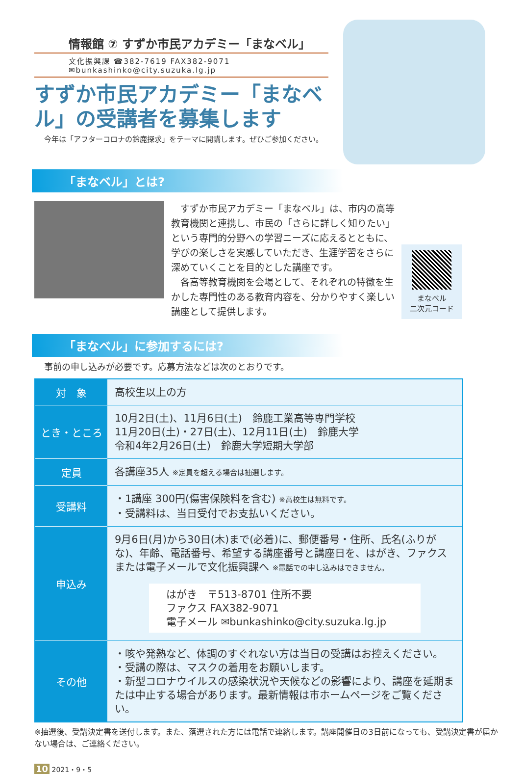情報館 ⑦ すずか市民アカデミー「まなベル」
文化振興課 ☎382-7619 FAX382-9071
✉bunkashinko@city.suzuka.lg.jp
すずか市民アカデミー「まなベル」の受講者を募集します
今年は「アフターコロナの鈴鹿探求」をテーマに開講します。ぜひご参加ください。
「まなベル」とは?
　すずか市民アカデミー「まなベル」は、市内の高等教育機関と連携し、市民の「さらに詳しく知りたい」という専門的分野への学習ニーズに応えるとともに、学びの楽しさを実感していただき、生涯学習をさらに深めていくことを目的とした講座です。
　各高等教育機関を会場として、それぞれの特徴を生かした専門性のある教育内容を、分かりやすく楽しい講座として提供します。
まなベル
二次元コード
「まなベル」に参加するには?
事前の申し込みが必要です。応募方法などは次のとおりです。
| 対 象 | 高校生以上の方 |
| とき・ところ | 10月2日(土)、11月6日(土) 鈴鹿工業高等専門学校 11月20日(土)・27日(土)、12月11日(土) 鈴鹿大学 令和4年2月26日(土) 鈴鹿大学短期大学部 |
| 定員 | 各講座35人 ※定員を超える場合は抽選します。 |
| 受講料 | ・1講座 300円(傷害保険料を含む) ※高校生は無料です。 ・受講料は、当日受付でお支払いください。 |
| 申込み | 9月6日(月)から30日(木)まで(必着)に、郵便番号・住所、氏名(ふりがな)、年齢、電話番号、希望する講座番号と講座日を、はがき、ファクスまたは電子メールで文化振興課へ ※電話での申し込みはできません。 はがき 〒513-8701 住所不要 ファクス FAX382-9071 電子メール ✉bunkashinko@city.suzuka.lg.jp |
| その他 | ・咳や発熱など、体調のすぐれない方は当日の受講はお控えください。 ・受講の際は、マスクの着用をお願いします。 ・新型コロナウイルスの感染状況や天候などの影響により、講座を延期または中止する場合があります。最新情報は市ホームページをご覧ください。 |
※抽選後、受講決定書を送付します。また、落選された方には電話で連絡します。講座開催日の3日前になっても、受講決定書が届かない場合は、ご連絡ください。
10 2021・9・5